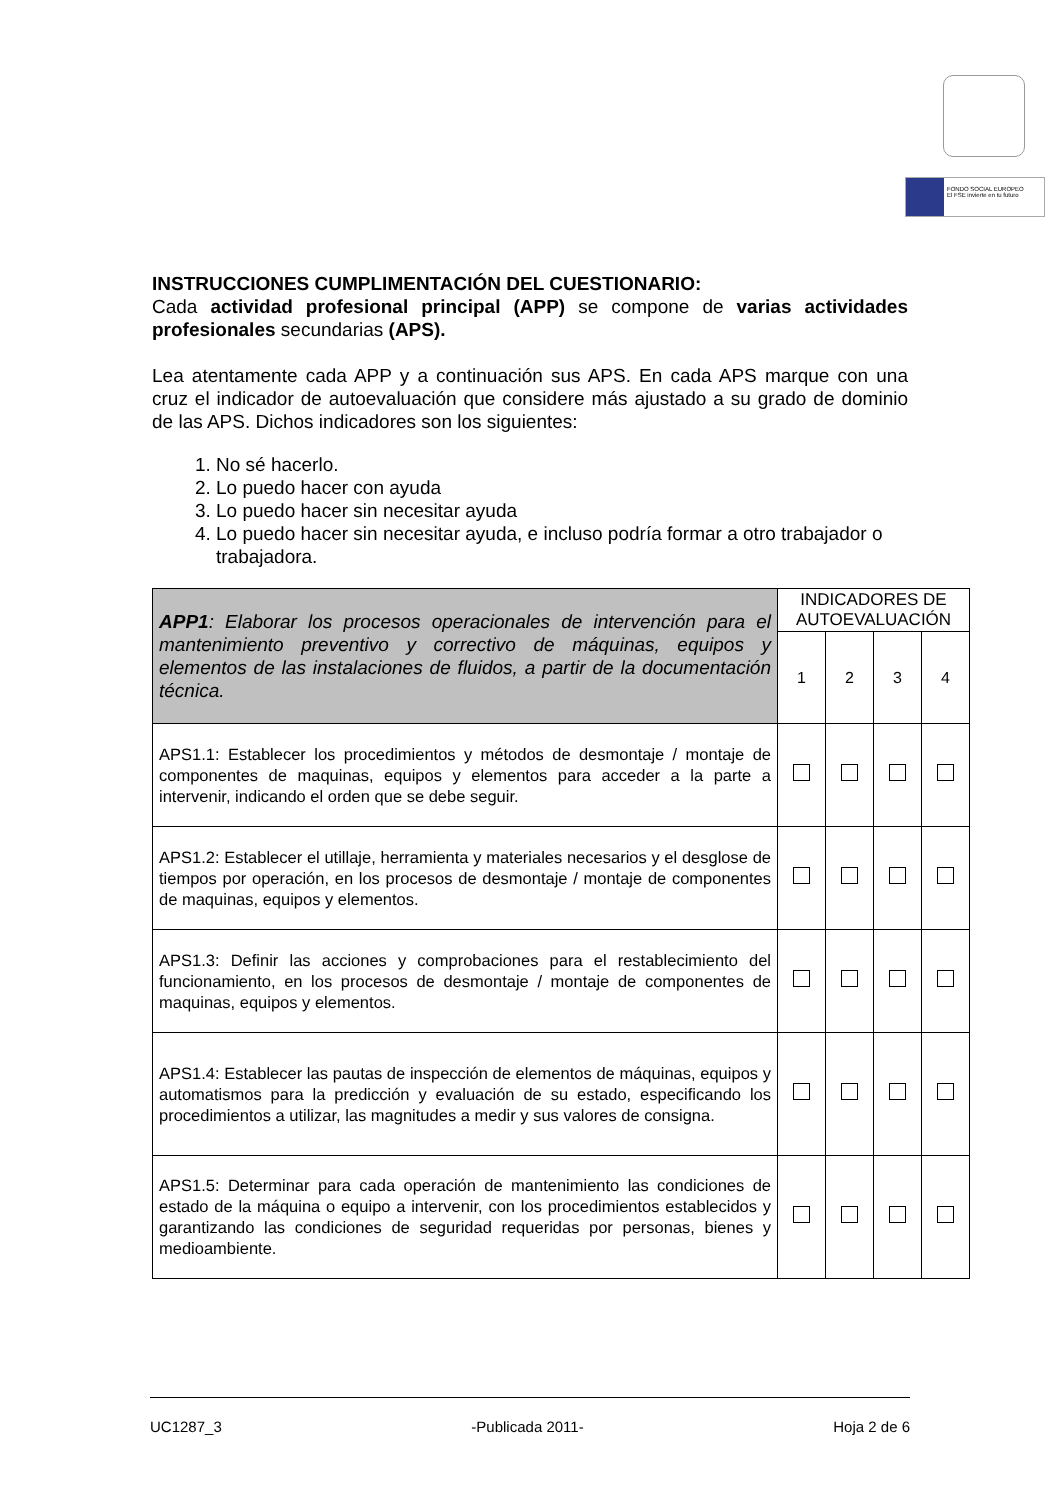FONDO SOCIAL EUROPEO
El FSE invierte en tu futuro
INSTRUCCIONES CUMPLIMENTACIÓN DEL CUESTIONARIO:
Cada actividad profesional principal (APP) se compone de varias actividades profesionales secundarias (APS).
Lea atentamente cada APP y a continuación sus APS. En cada APS marque con una cruz el indicador de autoevaluación que considere más ajustado a su grado de dominio de las APS. Dichos indicadores son los siguientes:
1. No sé hacerlo.
2. Lo puedo hacer con ayuda
3. Lo puedo hacer sin necesitar ayuda
4. Lo puedo hacer sin necesitar ayuda, e incluso podría formar a otro trabajador o trabajadora.
| APP1 : Elaborar los procesos operacionales de intervención para el mantenimiento preventivo y correctivo de máquinas, equipos y elementos de las instalaciones de fluidos, a partir de la documentación técnica. | INDICADORES DE AUTOEVALUACIÓN | | | |
| | 1 | 2 | 3 | 4 |
| APS1.1: Establecer los procedimientos y métodos de desmontaje / montaje de componentes de maquinas, equipos y elementos para acceder a la parte a intervenir, indicando el orden que se debe seguir. | | | | |
| APS1.2: Establecer el utillaje, herramienta y materiales necesarios y el desglose de tiempos por operación, en los procesos de desmontaje / montaje de componentes de maquinas, equipos y elementos. | | | | |
| APS1.3: Definir las acciones y comprobaciones para el restablecimiento del funcionamiento, en los procesos de desmontaje / montaje de componentes de maquinas, equipos y elementos. | | | | |
| APS1.4: Establecer las pautas de inspección de elementos de máquinas, equipos y automatismos para la predicción y evaluación de su estado, especificando los procedimientos a utilizar, las magnitudes a medir y sus valores de consigna. | | | | |
| APS1.5: Determinar para cada operación de mantenimiento las condiciones de estado de la máquina o equipo a intervenir, con los procedimientos establecidos y garantizando las condiciones de seguridad requeridas por personas, bienes y medioambiente. | | | | |
UC1287_3 -Publicada 2011- Hoja 2 de 6